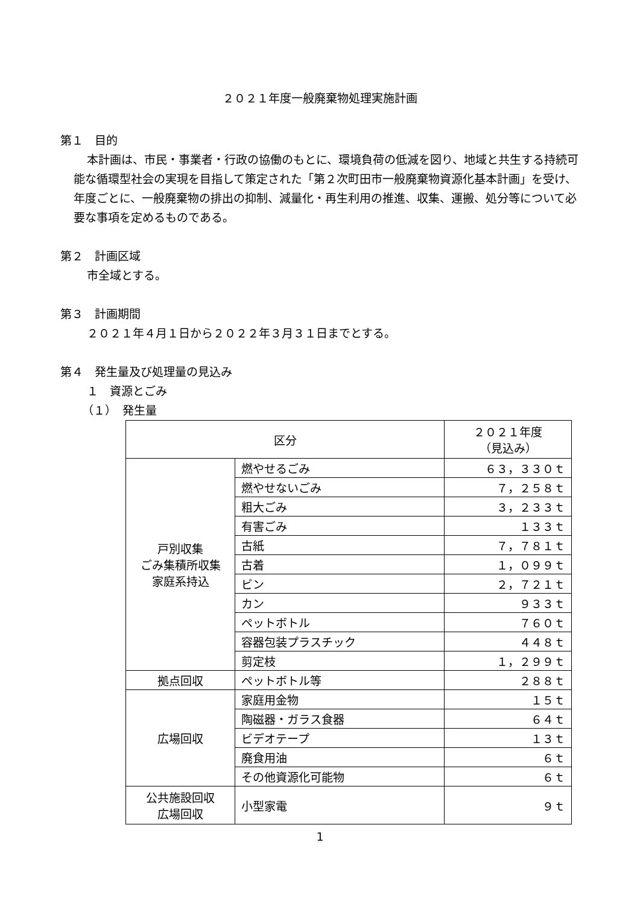２０２１年度一般廃棄物処理実施計画
第１　目的
本計画は、市民・事業者・行政の協働のもとに、環境負荷の低減を図り、地域と共生する持続可能な循環型社会の実現を目指して策定された「第２次町田市一般廃棄物資源化基本計画」を受け、年度ごとに、一般廃棄物の排出の抑制、減量化・再生利用の推進、収集、運搬、処分等について必要な事項を定めるものである。
第２　計画区域
市全域とする。
第３　計画期間
２０２１年４月１日から２０２２年３月３１日までとする。
第４　発生量及び処理量の見込み
１　資源とごみ
（１）　発生量
| 区分 | | ２０２１年度 （見込み） |
| 戸別収集 ごみ集積所収集 家庭系持込 | 燃やせるごみ | ６３，３３０ｔ |
| | 燃やせないごみ | ７，２５８ｔ |
| | 粗大ごみ | ３，２３３ｔ |
| | 有害ごみ | １３３ｔ |
| | 古紙 | ７，７８１ｔ |
| | 古着 | １，０９９ｔ |
| | ビン | ２，７２１ｔ |
| | カン | ９３３ｔ |
| | ペットボトル | ７６０ｔ |
| | 容器包装プラスチック | ４４８ｔ |
| | 剪定枝 | １，２９９ｔ |
| 拠点回収 | ペットボトル等 | ２８８ｔ |
| 広場回収 | 家庭用金物 | １５ｔ |
| | 陶磁器・ガラス食器 | ６４ｔ |
| | ビデオテープ | １３ｔ |
| | 廃食用油 | ６ｔ |
| | その他資源化可能物 | ６ｔ |
| 公共施設回収 広場回収 | 小型家電 | ９ｔ |
1